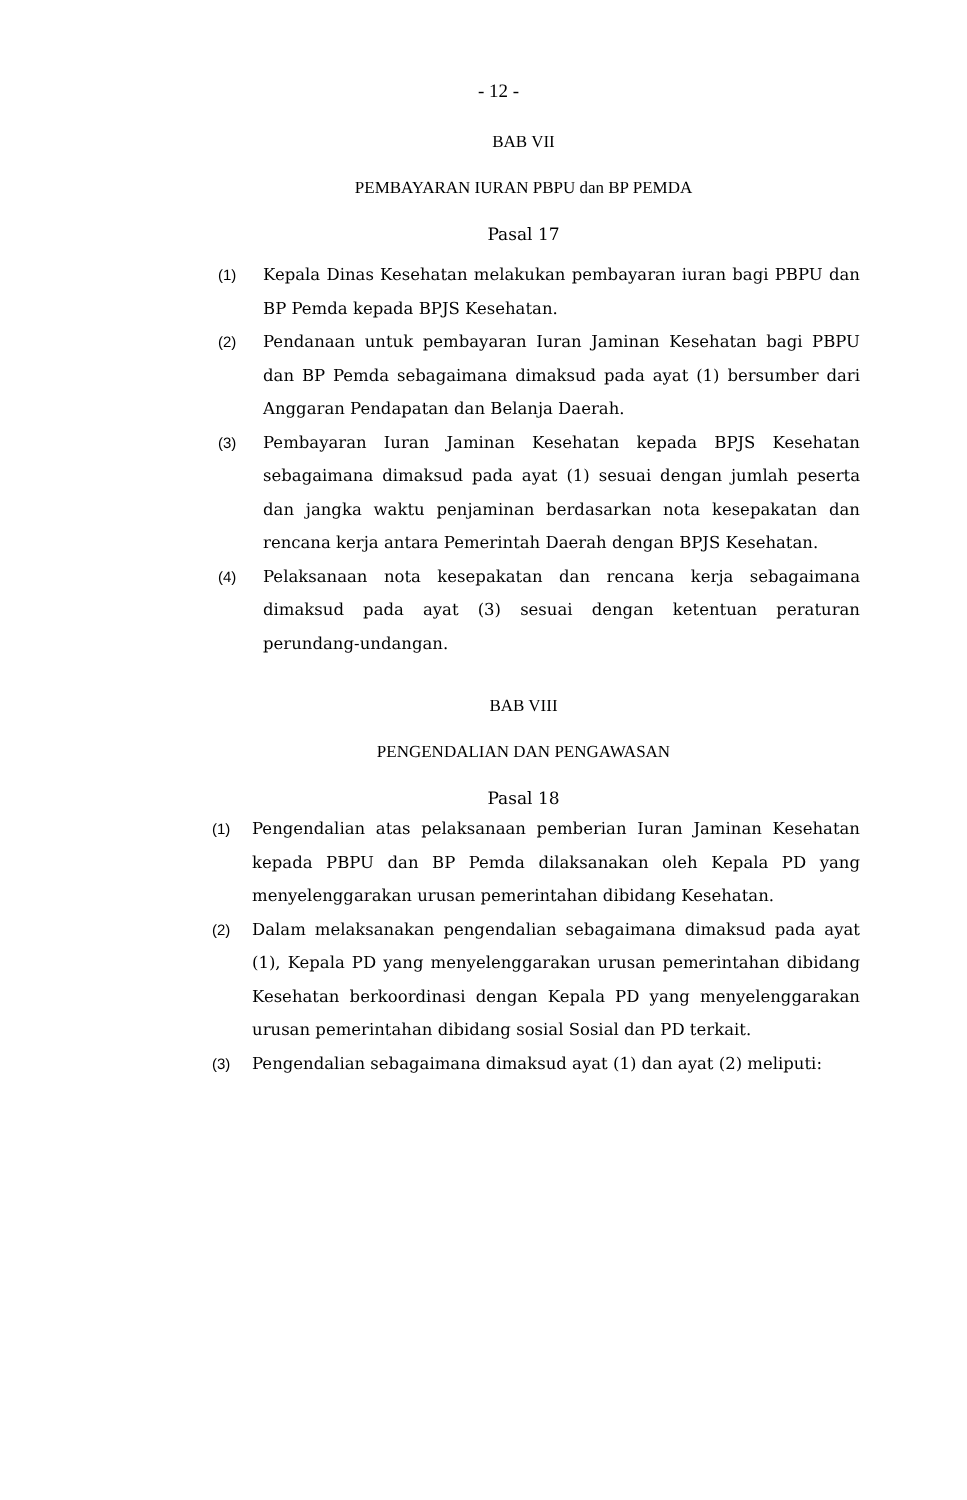- 12 -
BAB VII
PEMBAYARAN IURAN PBPU dan BP PEMDA
Pasal 17
(1) Kepala Dinas Kesehatan melakukan pembayaran iuran bagi PBPU dan BP Pemda kepada BPJS Kesehatan.
(2) Pendanaan untuk pembayaran Iuran Jaminan Kesehatan bagi PBPU dan BP Pemda sebagaimana dimaksud pada ayat (1) bersumber dari Anggaran Pendapatan dan Belanja Daerah.
(3) Pembayaran Iuran Jaminan Kesehatan kepada BPJS Kesehatan sebagaimana dimaksud pada ayat (1) sesuai dengan jumlah peserta dan jangka waktu penjaminan berdasarkan nota kesepakatan dan rencana kerja antara Pemerintah Daerah dengan BPJS Kesehatan.
(4) Pelaksanaan nota kesepakatan dan rencana kerja sebagaimana dimaksud pada ayat (3) sesuai dengan ketentuan peraturan perundang-undangan.
BAB VIII
PENGENDALIAN DAN PENGAWASAN
Pasal 18
(1) Pengendalian atas pelaksanaan pemberian Iuran Jaminan Kesehatan kepada PBPU dan BP Pemda dilaksanakan oleh Kepala PD yang menyelenggarakan urusan pemerintahan dibidang Kesehatan.
(2) Dalam melaksanakan pengendalian sebagaimana dimaksud pada ayat (1), Kepala PD yang menyelenggarakan urusan pemerintahan dibidang Kesehatan berkoordinasi dengan Kepala PD yang menyelenggarakan urusan pemerintahan dibidang sosial Sosial dan PD terkait.
(3) Pengendalian sebagaimana dimaksud ayat (1) dan ayat (2) meliputi: